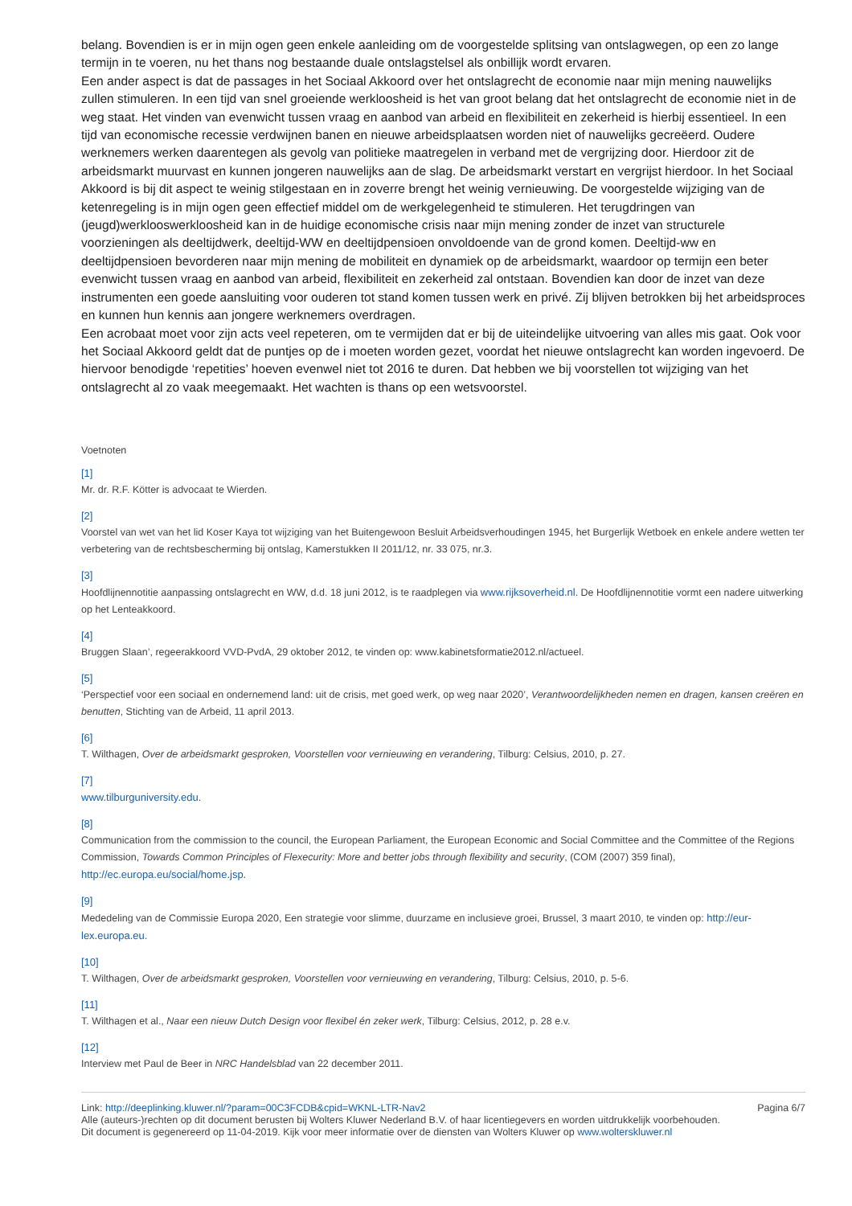belang. Bovendien is er in mijn ogen geen enkele aanleiding om de voorgestelde splitsing van ontslagwegen, op een zo lange termijn in te voeren, nu het thans nog bestaande duale ontslagstelsel als onbillijk wordt ervaren.
Een ander aspect is dat de passages in het Sociaal Akkoord over het ontslagrecht de economie naar mijn mening nauwelijks zullen stimuleren. In een tijd van snel groeiende werkloosheid is het van groot belang dat het ontslagrecht de economie niet in de weg staat. Het vinden van evenwicht tussen vraag en aanbod van arbeid en flexibiliteit en zekerheid is hierbij essentieel. In een tijd van economische recessie verdwijnen banen en nieuwe arbeidsplaatsen worden niet of nauwelijks gecreëerd. Oudere werknemers werken daarentegen als gevolg van politieke maatregelen in verband met de vergrijzing door. Hierdoor zit de arbeidsmarkt muurvast en kunnen jongeren nauwelijks aan de slag. De arbeidsmarkt verstart en vergrijst hierdoor. In het Sociaal Akkoord is bij dit aspect te weinig stilgestaan en in zoverre brengt het weinig vernieuwing. De voorgestelde wijziging van de ketenregeling is in mijn ogen geen effectief middel om de werkgelegenheid te stimuleren. Het terugdringen van (jeugd)werklooswerkloosheid kan in de huidige economische crisis naar mijn mening zonder de inzet van structurele voorzieningen als deeltijdwerk, deeltijd-WW en deeltijdpensioen onvoldoende van de grond komen. Deeltijd-ww en deeltijdpensioen bevorderen naar mijn mening de mobiliteit en dynamiek op de arbeidsmarkt, waardoor op termijn een beter evenwicht tussen vraag en aanbod van arbeid, flexibiliteit en zekerheid zal ontstaan. Bovendien kan door de inzet van deze instrumenten een goede aansluiting voor ouderen tot stand komen tussen werk en privé. Zij blijven betrokken bij het arbeidsproces en kunnen hun kennis aan jongere werknemers overdragen.
Een acrobaat moet voor zijn acts veel repeteren, om te vermijden dat er bij de uiteindelijke uitvoering van alles mis gaat. Ook voor het Sociaal Akkoord geldt dat de puntjes op de i moeten worden gezet, voordat het nieuwe ontslagrecht kan worden ingevoerd. De hiervoor benodigde ‘repetities’ hoeven evenwel niet tot 2016 te duren. Dat hebben we bij voorstellen tot wijziging van het ontslagrecht al zo vaak meegemaakt. Het wachten is thans op een wetsvoorstel.
Voetnoten
[1]
Mr. dr. R.F. Kötter is advocaat te Wierden.
[2]
Voorstel van wet van het lid Koser Kaya tot wijziging van het Buitengewoon Besluit Arbeidsverhoudingen 1945, het Burgerlijk Wetboek en enkele andere wetten ter verbetering van de rechtsbescherming bij ontslag, Kamerstukken II 2011/12, nr. 33 075, nr.3.
[3]
Hoofdlijnennotitie aanpassing ontslagrecht en WW, d.d. 18 juni 2012, is te raadplegen via www.rijksoverheid.nl. De Hoofdlijnennotitie vormt een nadere uitwerking op het Lenteakkoord.
[4]
Bruggen Slaan’, regeerakkoord VVD-PvdA, 29 oktober 2012, te vinden op: www.kabinetsformatie2012.nl/actueel.
[5]
‘Perspectief voor een sociaal en ondernemend land: uit de crisis, met goed werk, op weg naar 2020’, Verantwoordelijkheden nemen en dragen, kansen creëren en benutten, Stichting van de Arbeid, 11 april 2013.
[6]
T. Wilthagen, Over de arbeidsmarkt gesproken, Voorstellen voor vernieuwing en verandering, Tilburg: Celsius, 2010, p. 27.
[7]
www.tilburguniversity.edu.
[8]
Communication from the commission to the council, the European Parliament, the European Economic and Social Committee and the Committee of the Regions Commission, Towards Common Principles of Flexecurity: More and better jobs through flexibility and security, (COM (2007) 359 final), http://ec.europa.eu/social/home.jsp.
[9]
Mededeling van de Commissie Europa 2020, Een strategie voor slimme, duurzame en inclusieve groei, Brussel, 3 maart 2010, te vinden op: http://eur-lex.europa.eu.
[10]
T. Wilthagen, Over de arbeidsmarkt gesproken, Voorstellen voor vernieuwing en verandering, Tilburg: Celsius, 2010, p. 5-6.
[11]
T. Wilthagen et al., Naar een nieuw Dutch Design voor flexibel én zeker werk, Tilburg: Celsius, 2012, p. 28 e.v.
[12]
Interview met Paul de Beer in NRC Handelsblad van 22 december 2011.
Link: http://deeplinking.kluwer.nl/?param=00C3FCDB&cpid=WKNL-LTR-Nav2
Alle (auteurs-)rechten op dit document berusten bij Wolters Kluwer Nederland B.V. of haar licentiegevers en worden uitdrukkelijk voorbehouden. Dit document is gegenereerd op 11-04-2019. Kijk voor meer informatie over de diensten van Wolters Kluwer op www.wolterskluwer.nl
Pagina 6/7